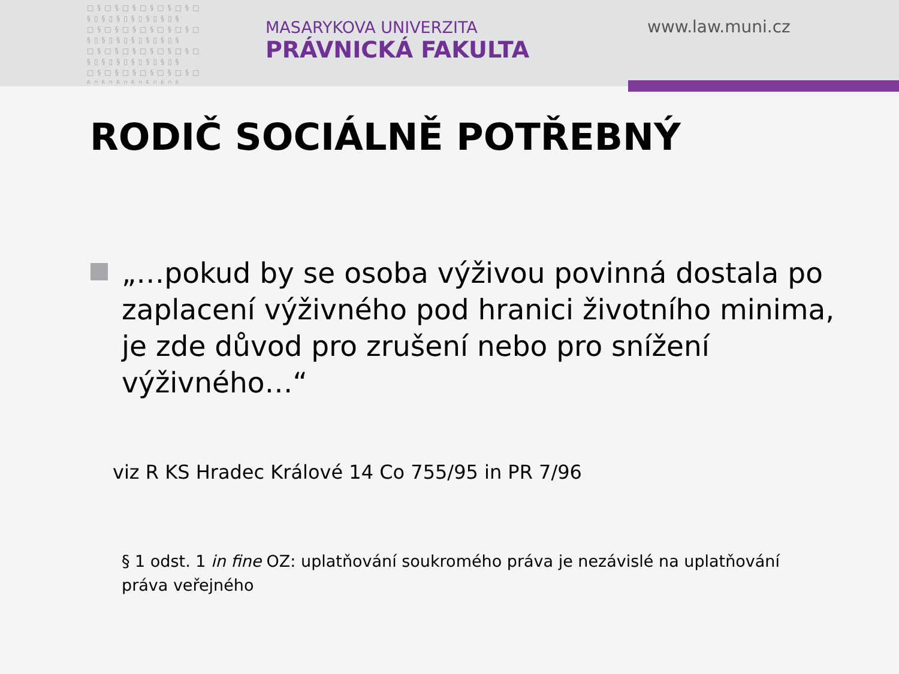□§□§□§□§□§□§□ §▯§▯§▯§▯§▯§▯§ □§□§□§□§□§□§□ §▯§▯§▯§▯§▯§▯§ □§□§□§□§□§□§□ §▯§▯§▯§▯§▯§▯§ □§□§□§□§□§□§□ §▯§▯§▯§▯§▯§▯§
MASARYKOVA UNIVERZITA
PRÁVNICKÁ FAKULTA
www.law.muni.cz
RODIČ SOCIÁLNĚ POTŘEBNÝ
„…pokud by se osoba výživou povinná dostala po zaplacení výživného pod hranici životního minima, je zde důvod pro zrušení nebo pro snížení výživného…“
viz R KS Hradec Králové 14 Co 755/95 in PR 7/96
§ 1 odst. 1 in fine OZ: uplatňování soukromého práva je nezávislé na uplatňování práva veřejného